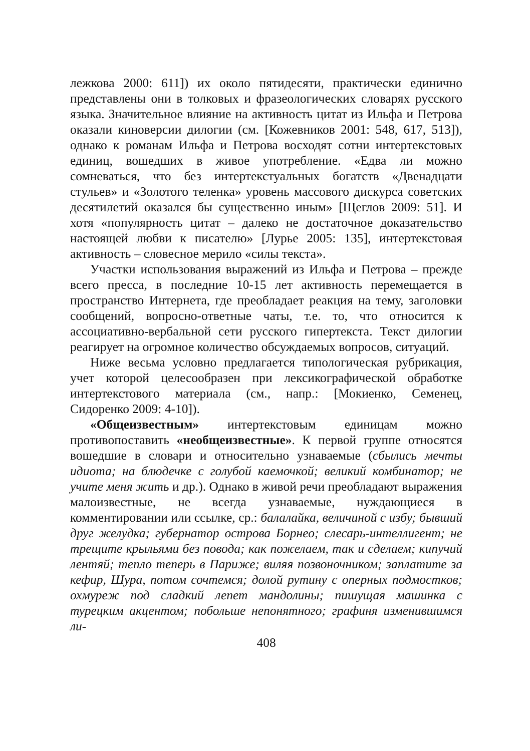лежкова 2000: 611]) их около пятидесяти, практически единично представлены они в толковых и фразеологических словарях русского языка. Значительное влияние на активность цитат из Ильфа и Петрова оказали киноверсии дилогии (см. [Кожевников 2001: 548, 617, 513]), однако к романам Ильфа и Петрова восходят сотни интертекстовых единиц, вошедших в живое употребление. «Едва ли можно сомневаться, что без интертекстуальных богатств «Двенадцати стульев» и «Золотого теленка» уровень массового дискурса советских десятилетий оказался бы существенно иным» [Щеглов 2009: 51]. И хотя «популярность цитат – далеко не достаточное доказательство настоящей любви к писателю» [Лурье 2005: 135], интертекстовая активность – словесное мерило «силы текста».
Участки использования выражений из Ильфа и Петрова – прежде всего пресса, в последние 10-15 лет активность перемещается в пространство Интернета, где преобладает реакция на тему, заголовки сообщений, вопросно-ответные чаты, т.е. то, что относится к ассоциативно-вербальной сети русского гипертекста. Текст дилогии реагирует на огромное количество обсуждаемых вопросов, ситуаций.
Ниже весьма условно предлагается типологическая рубрикация, учет которой целесообразен при лексикографической обработке интертекстового материала (см., напр.: [Мокиенко, Семенец, Сидоренко 2009: 4-10]).
«Общеизвестным» интертекстовым единицам можно противопоставить «необщеизвестные». К первой группе относятся вошедшие в словари и относительно узнаваемые (сбылись мечты идиота; на блюдечке с голубой каемочкой; великий комбинатор; не учите меня жить и др.). Однако в живой речи преобладают выражения малоизвестные, не всегда узнаваемые, нуждающиеся в комментировании или ссылке, ср.: балалайка, величиной с избу; бывший друг желудка; губернатор острова Борнео; слесарь-интеллигент; не трещите крыльями без повода; как пожелаем, так и сделаем; кипучий лентяй; тепло теперь в Париже; виляя позвоночником; заплатите за кефир, Шура, потом сочтемся; долой рутину с оперных подмостков; охмуреж под сладкий лепет мандолины; пишущая машинка с турецким акцентом; побольше непонятного; графиня изменившимся ли-
408